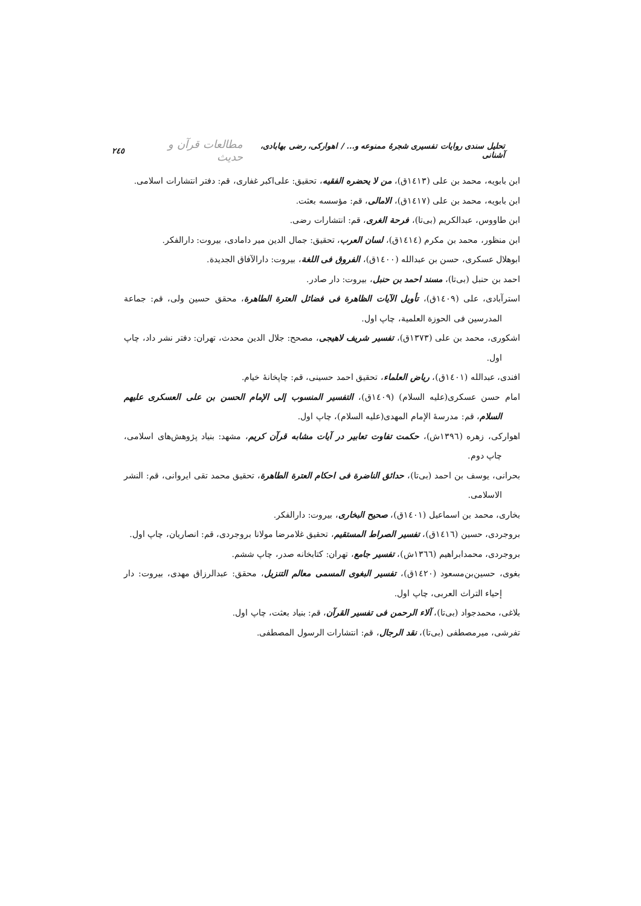تحلیل سندی روایات تفسیری شجرهٔ ممنوعه و... / اهوارکی، رضی بهابادی، آشنانی مطالعات قرآن و حدیث ۲٤٥
ابن بابویه، محمد بن علی (١٤١٣ق)، من لا یحضره الفقیه، تحقیق: علی‌اکبر غفاری، قم: دفتر انتشارات اسلامی.
ابن بابویه، محمد بن علی (١٤١٧ق)، الامالی، قم: مؤسسه بعثت.
ابن طاووس، عبدالکریم (بی‌تا)، فرحة الغری، قم: انتشارات رضی.
ابن منظور، محمد بن مکرم (١٤١٤ق)، لسان العرب، تحقیق: جمال الدین میر دامادی، بیروت: دارالفکر.
ابوهلال عسکری، حسن بن عبدالله (١٤٠٠ق)، الفروق فی اللغة، بیروت: دارالآفاق الجدیدة.
احمد بن حنبل (بی‌تا)، مسند احمد بن حنبل، بیروت: دار صادر.
استرآبادی، علی (١٤٠٩ق)، تأویل الآیات الظاهرة فی فضائل العترة الطاهرة، محقق حسین ولی، قم: جماعة المدرسین فی الحوزة العلمیة، چاپ اول.
اشکوری، محمد بن علی (١٣٧٣ق)، تفسیر شریف لاهیجی، مصحح: جلال الدین محدث، تهران: دفتر نشر داد، چاپ اول.
افندی، عبدالله (١٤٠١ق)، ریاض العلماء، تحقیق احمد حسینی، قم: چاپخانهٔ خیام.
امام حسن عسکری(علیه السلام) (١٤٠٩ق)، التفسیر المنسوب إلی الإمام الحسن بن علی العسکری علیهم السلام، قم: مدرسهٔ الإمام المهدی(علیه السلام)، چاپ اول.
اهوارکی، زهره (١٣٩٦ش)، حکمت تفاوت تعابیر در آیات مشابه قرآن کریم، مشهد: بنیاد پژوهش‌های اسلامی، چاپ دوم.
بحرانی، یوسف بن احمد (بی‌تا)، حدائق الناضرة فی احکام العترة الطاهرة، تحقیق محمد تقی ایروانی، قم: النشر الاسلامی.
بخاری، محمد بن اسماعیل (١٤٠١ق)، صحیح البخاری، بیروت: دارالفکر.
بروجردی، حسین (١٤١٦ق)، تفسیر الصراط المستقیم، تحقیق غلامرضا مولانا بروجردی، قم: انصاریان، چاپ اول.
بروجردی، محمدابراهیم (١٣٦٦ش)، تفسیر جامع، تهران: کتابخانه صدر، چاپ ششم.
بغوی، حسین‌بن‌مسعود (١٤٢٠ق)، تفسیر البغوی المسمی معالم التنزیل، محقق: عبدالرزاق مهدی، بیروت: دار إحیاء التراث العربی، چاپ اول.
بلاغی، محمدجواد (بی‌تا)، آلاء الرحمن فی تفسیر القرآن، قم: بنیاد بعثت، چاپ اول.
تفرشی، میرمصطفی (بی‌تا)، نقد الرجال، قم: انتشارات الرسول المصطفی.